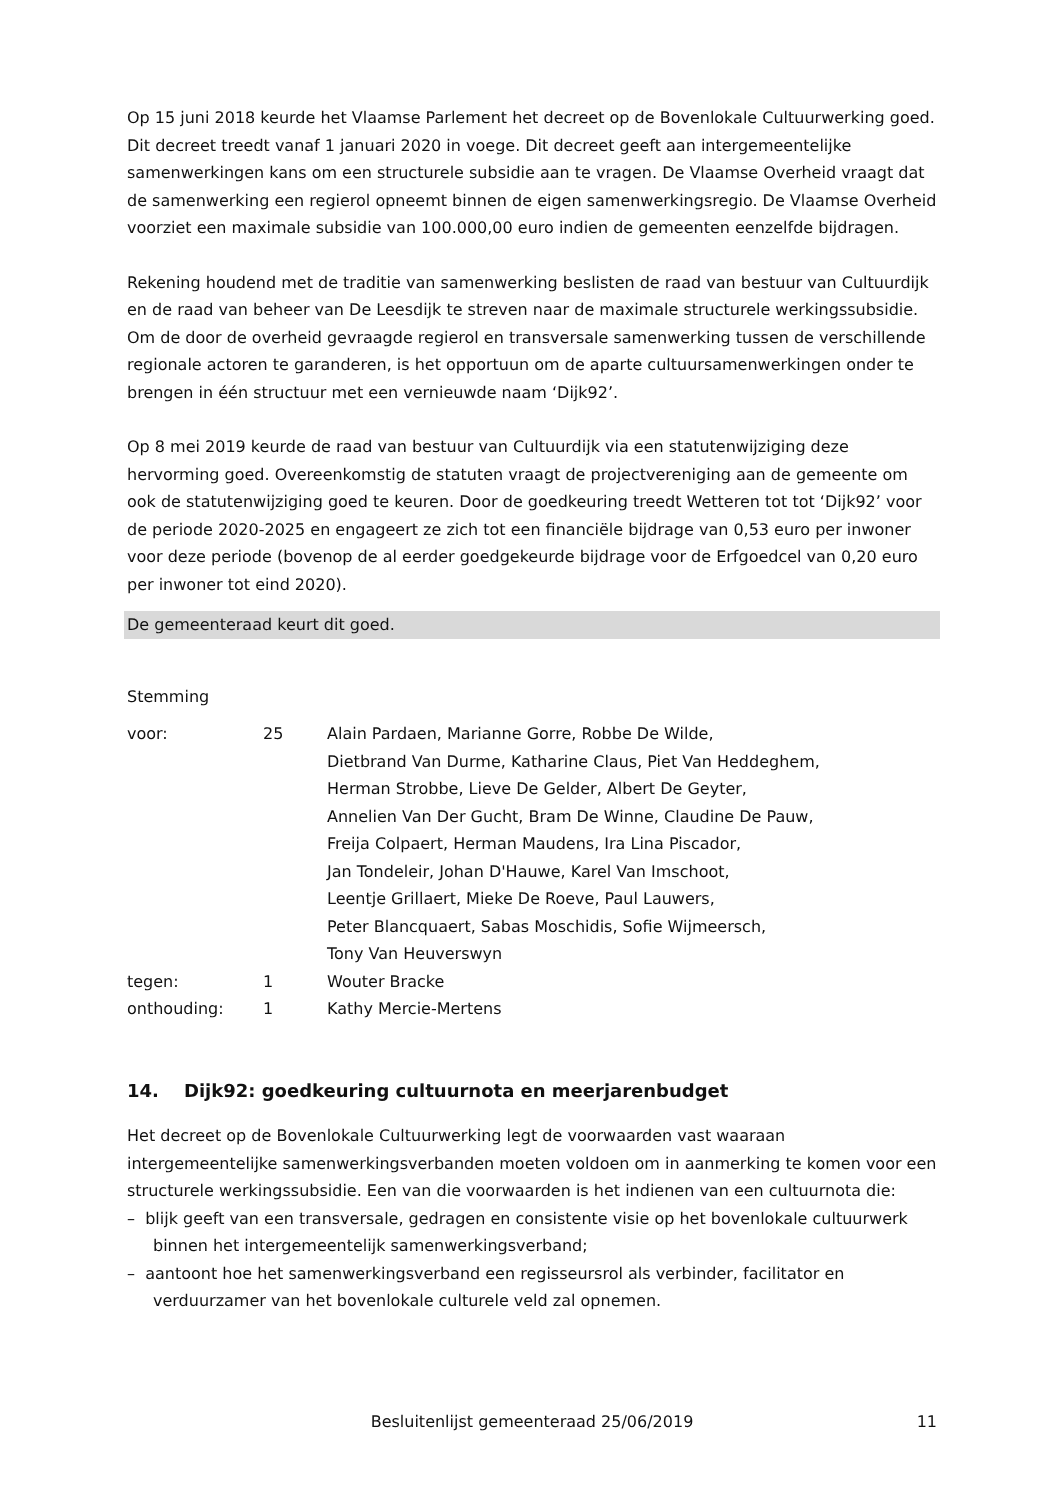Op 15 juni 2018 keurde het Vlaamse Parlement het decreet op de Bovenlokale Cultuurwerking goed. Dit decreet treedt vanaf 1 januari 2020 in voege. Dit decreet geeft aan intergemeentelijke samenwerkingen kans om een structurele subsidie aan te vragen. De Vlaamse Overheid vraagt dat de samenwerking een regierol opneemt binnen de eigen samenwerkingsregio. De Vlaamse Overheid voorziet een maximale subsidie van 100.000,00 euro indien de gemeenten eenzelfde bijdragen.
Rekening houdend met de traditie van samenwerking beslisten de raad van bestuur van Cultuurdijk en de raad van beheer van De Leesdijk te streven naar de maximale structurele werkingssubsidie. Om de door de overheid gevraagde regierol en transversale samenwerking tussen de verschillende regionale actoren te garanderen, is het opportuun om de aparte cultuursamenwerkingen onder te brengen in één structuur met een vernieuwde naam ‘Dijk92’.
Op 8 mei 2019 keurde de raad van bestuur van Cultuurdijk via een statutenwijziging deze hervorming goed. Overeenkomstig de statuten vraagt de projectvereniging aan de gemeente om ook de statutenwijziging goed te keuren. Door de goedkeuring treedt Wetteren tot tot ‘Dijk92’ voor de periode 2020-2025 en engageert ze zich tot een financiële bijdrage van 0,53 euro per inwoner voor deze periode (bovenop de al eerder goedgekeurde bijdrage voor de Erfgoedcel van 0,20 euro per inwoner tot eind 2020).
De gemeenteraad keurt dit goed.
Stemming
| voor: | 25 | Alain Pardaen, Marianne Gorre, Robbe De Wilde, Dietbrand Van Durme, Katharine Claus, Piet Van Heddeghem, Herman Strobbe, Lieve De Gelder, Albert De Geyter, Annelien Van Der Gucht, Bram De Winne, Claudine De Pauw, Freija Colpaert, Herman Maudens, Ira Lina Piscador, Jan Tondeleir, Johan D'Hauwe, Karel Van Imschoot, Leentje Grillaert, Mieke De Roeve, Paul Lauwers, Peter Blancquaert, Sabas Moschidis, Sofie Wijmeersch, Tony Van Heuverswyn |
| tegen: | 1 | Wouter Bracke |
| onthouding: | 1 | Kathy Mercie-Mertens |
14. Dijk92: goedkeuring cultuurnota en meerjarenbudget
Het decreet op de Bovenlokale Cultuurwerking legt de voorwaarden vast waaraan intergemeentelijke samenwerkingsverbanden moeten voldoen om in aanmerking te komen voor een structurele werkingssubsidie. Een van die voorwaarden is het indienen van een cultuurnota die:
– blijk geeft van een transversale, gedragen en consistente visie op het bovenlokale cultuurwerk binnen het intergemeentelijk samenwerkingsverband;
– aantoont hoe het samenwerkingsverband een regisseursrol als verbinder, facilitator en verduurzamer van het bovenlokale culturele veld zal opnemen.
Besluitenlijst gemeenteraad 25/06/2019 11